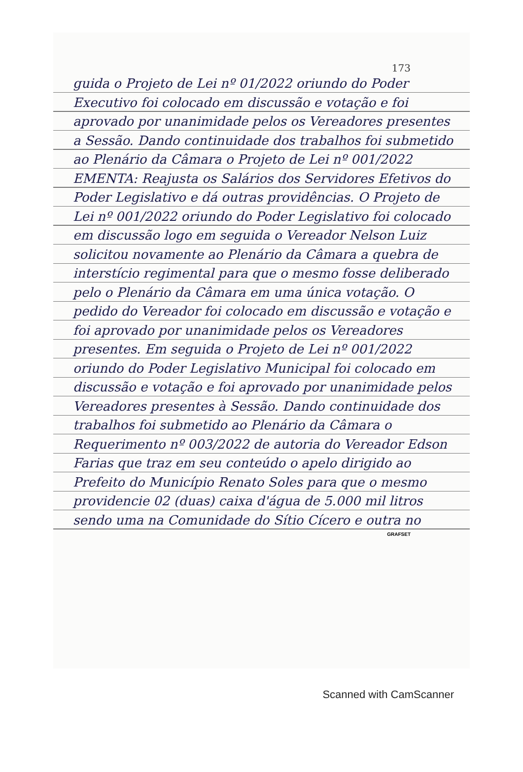173
guida o Projeto de Lei nº 01/2022 oriundo do Poder Executivo foi colocado em discussão e votação e foi aprovado por unanimidade pelos os Vereadores presentes a Sessão. Dando continuidade dos trabalhos foi submetido ao Plenário da Câmara o Projeto de Lei nº 001/2022 EMENTA: Reajusta os Salários dos Servidores Efetivos do Poder Legislativo e dá outras providências. O Projeto de Lei nº 001/2022 oriundo do Poder Legislativo foi colocado em discussão logo em seguida o Vereador Nelson Luiz solicitou novamente ao Plenário da Câmara a quebra de interstício regimental para que o mesmo fosse deliberado pelo o Plenário da Câmara em uma única votação. O pedido do Vereador foi colocado em discussão e votação e foi aprovado por unanimidade pelos os Vereadores presentes. Em seguida o Projeto de Lei nº 001/2022 oriundo do Poder Legislativo Municipal foi colocado em discussão e votação e foi aprovado por unanimidade pelos Vereadores presentes à Sessão. Dando continuidade dos trabalhos foi submetido ao Plenário da Câmara o Requerimento nº 003/2022 de autoria do Vereador Edson Farias que traz em seu conteúdo o apelo dirigido ao Prefeito do Município Renato Soles para que o mesmo providencie 02 (duas) caixa d'água de 5.000 mil litros sendo uma na Comunidade do Sítio Cícero e outra no
GRAFSET
Scanned with CamScanner